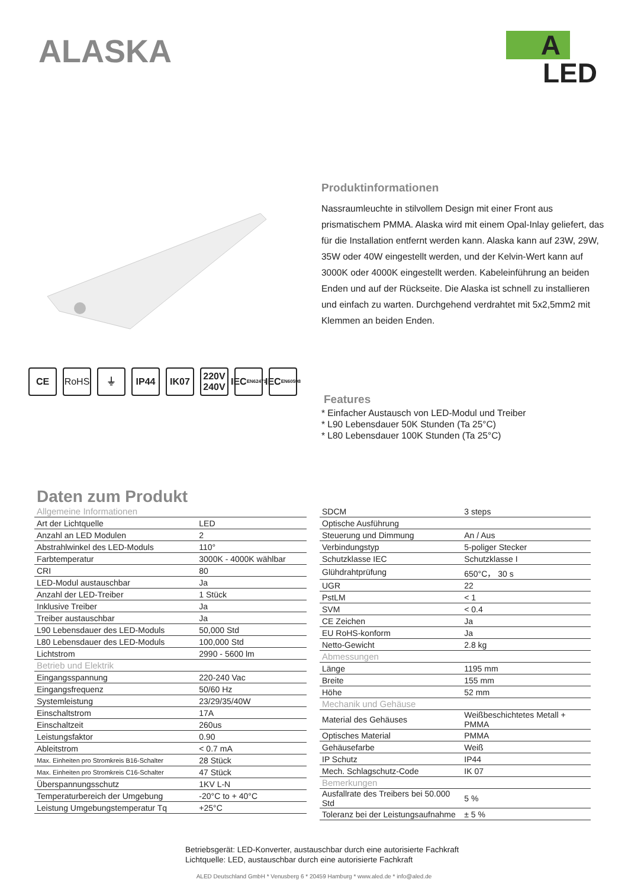ALASKA
A
LED
Produktinformationen
Nassraumleuchte in stilvollem Design mit einer Front aus prismatischem PMMA. Alaska wird mit einem Opal-Inlay geliefert, das für die Installation entfernt werden kann. Alaska kann auf 23W, 29W, 35W oder 40W eingestellt werden, und der Kelvin-Wert kann auf 3000K oder 4000K eingestellt werden. Kabeleinführung an beiden Enden und auf der Rückseite. Die Alaska ist schnell zu installieren und einfach zu warten. Durchgehend verdrahtet mit 5x2,5mm2 mit Klemmen an beiden Enden.
CE RoHS ⏚ IP44 IK07 220V 240V
IEC
EN62471
IEC
EN60598
Features
* Einfacher Austausch von LED-Modul und Treiber
* L90 Lebensdauer 50K Stunden (Ta 25°C)
* L80 Lebensdauer 100K Stunden (Ta 25°C)
Daten zum Produkt
| Allgemeine Informationen | |
| Art der Lichtquelle | LED |
| Anzahl an LED Modulen | 2 |
| Abstrahlwinkel des LED-Moduls | 110° |
| Farbtemperatur | 3000K - 4000K wählbar |
| CRI | 80 |
| LED-Modul austauschbar | Ja |
| Anzahl der LED-Treiber | 1 Stück |
| Inklusive Treiber | Ja |
| Treiber austauschbar | Ja |
| L90 Lebensdauer des LED-Moduls | 50,000 Std |
| L80 Lebensdauer des LED-Moduls | 100,000 Std |
| Lichtstrom | 2990 - 5600 lm |
| Betrieb und Elektrik | |
| Eingangsspannung | 220-240 Vac |
| Eingangsfrequenz | 50/60 Hz |
| Systemleistung | 23/29/35/40W |
| Einschaltstrom | 17A |
| Einschaltzeit | 260us |
| Leistungsfaktor | 0.90 |
| Ableitstrom | < 0.7 mA |
| Max. Einheiten pro Stromkreis B16-Schalter | 28 Stück |
| Max. Einheiten pro Stromkreis C16-Schalter | 47 Stück |
| Überspannungsschutz | 1KV L-N |
| Temperaturbereich der Umgebung | -20°C to + 40°C |
| Leistung Umgebungstemperatur Tq | +25°C |
| SDCM | 3 steps |
| Optische Ausführung | |
| Steuerung und Dimmung | An / Aus |
| Verbindungstyp | 5-poliger Stecker |
| Schutzklasse IEC | Schutzklasse I |
| Glühdrahtprüfung | 650°C， 30 s |
| UGR | 22 |
| PstLM | < 1 |
| SVM | < 0.4 |
| CE Zeichen | Ja |
| EU RoHS-konform | Ja |
| Netto-Gewicht | 2.8 kg |
| Abmessungen | |
| Länge | 1195 mm |
| Breite | 155 mm |
| Höhe | 52 mm |
| Mechanik und Gehäuse | |
| Material des Gehäuses | Weißbeschichtetes Metall + PMMA |
| Optisches Material | PMMA |
| Gehäusefarbe | Weiß |
| IP Schutz | IP44 |
| Mech. Schlagschutz-Code | IK 07 |
| Bemerkungen | |
| Ausfallrate des Treibers bei 50.000 Std | 5 % |
| Toleranz bei der Leistungsaufnahme | ± 5 % |
Betriebsgerät: LED-Konverter, austauschbar durch eine autorisierte Fachkraft
Lichtquelle: LED, austauschbar durch eine autorisierte Fachkraft
ALED Deutschland GmbH * Venusberg 6 * 20459 Hamburg * www.aled.de * info@aled.de